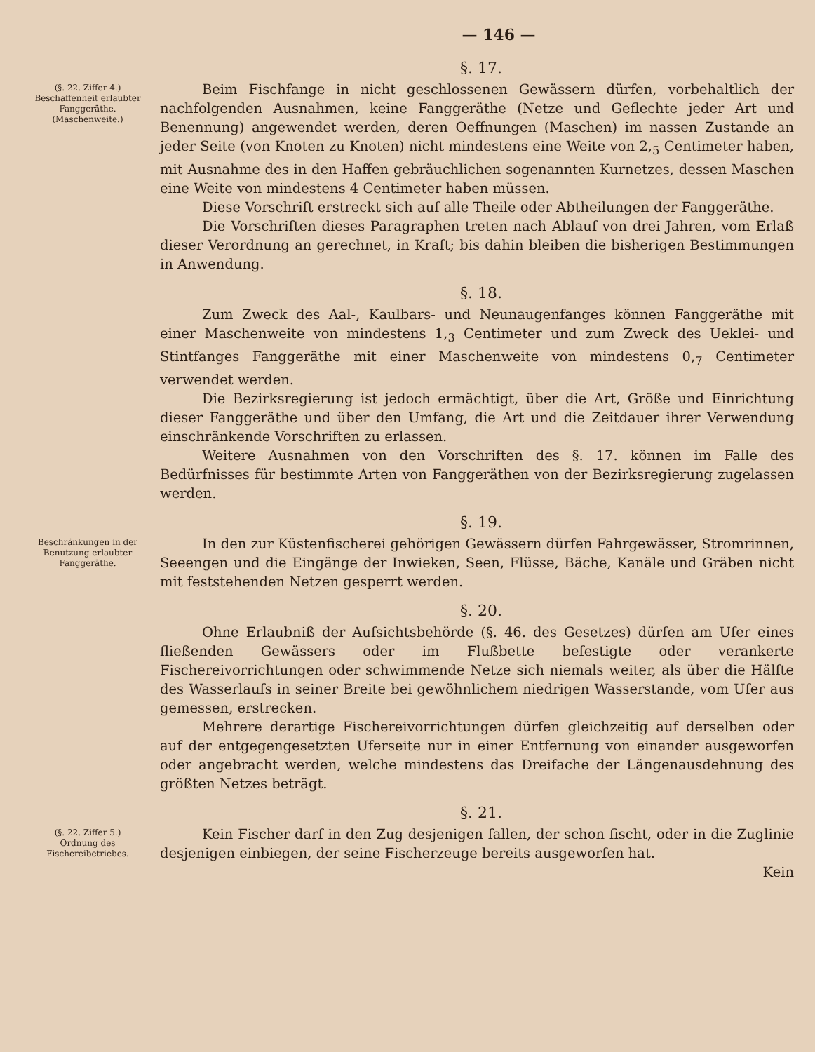— 146 —
§. 17.
(§. 22. Ziffer 4.)
Beschaffenheit erlaubter Fanggeräthe. (Maschenweite.)
Beim Fischfange in nicht geschlossenen Gewässern dürfen, vorbehaltlich der nachfolgenden Ausnahmen, keine Fanggeräthe (Netze und Geflechte jeder Art und Benennung) angewendet werden, deren Oeffnungen (Maschen) im nassen Zustande an jeder Seite (von Knoten zu Knoten) nicht mindestens eine Weite von 2,<sub>5</sub> Centimeter haben, mit Ausnahme des in den Haffen gebräuchlichen sogenannten Kurnetzes, dessen Maschen eine Weite von mindestens 4 Centimeter haben müssen.
Diese Vorschrift erstreckt sich auf alle Theile oder Abtheilungen der Fanggeräthe.
Die Vorschriften dieses Paragraphen treten nach Ablauf von drei Jahren, vom Erlaß dieser Verordnung an gerechnet, in Kraft; bis dahin bleiben die bisherigen Bestimmungen in Anwendung.
§. 18.
Zum Zweck des Aal-, Kaulbars- und Neunaugenfanges können Fanggeräthe mit einer Maschenweite von mindestens 1,<sub>3</sub> Centimeter und zum Zweck des Ueklei- und Stintfanges Fanggeräthe mit einer Maschenweite von mindestens 0,<sub>7</sub> Centimeter verwendet werden.
Die Bezirksregierung ist jedoch ermächtigt, über die Art, Größe und Einrichtung dieser Fanggeräthe und über den Umfang, die Art und die Zeitdauer ihrer Verwendung einschränkende Vorschriften zu erlassen.
Weitere Ausnahmen von den Vorschriften des §. 17. können im Falle des Bedürfnisses für bestimmte Arten von Fanggeräthen von der Bezirksregierung zugelassen werden.
§. 19.
Beschränkungen in der Benutzung erlaubter Fanggeräthe.
In den zur Küstenfischerei gehörigen Gewässern dürfen Fahrgewässer, Stromrinnen, Seeengen und die Eingänge der Inwieken, Seen, Flüsse, Bäche, Kanäle und Gräben nicht mit feststehenden Netzen gesperrt werden.
§. 20.
Ohne Erlaubniß der Aufsichtsbehörde (§. 46. des Gesetzes) dürfen am Ufer eines fließenden Gewässers oder im Flußbette befestigte oder verankerte Fischereivorrichtungen oder schwimmende Netze sich niemals weiter, als über die Hälfte des Wasserlaufs in seiner Breite bei gewöhnlichem niedrigen Wasserstande, vom Ufer aus gemessen, erstrecken.
Mehrere derartige Fischereivorrichtungen dürfen gleichzeitig auf derselben oder auf der entgegengesetzten Uferseite nur in einer Entfernung von einander ausgeworfen oder angebracht werden, welche mindestens das Dreifache der Längenausdehnung des größten Netzes beträgt.
§. 21.
(§. 22. Ziffer 5.)
Ordnung des Fischereibetriebes.
Kein Fischer darf in den Zug desjenigen fallen, der schon fischt, oder in die Zuglinie desjenigen einbiegen, der seine Fischerzeuge bereits ausgeworfen hat.
Kein